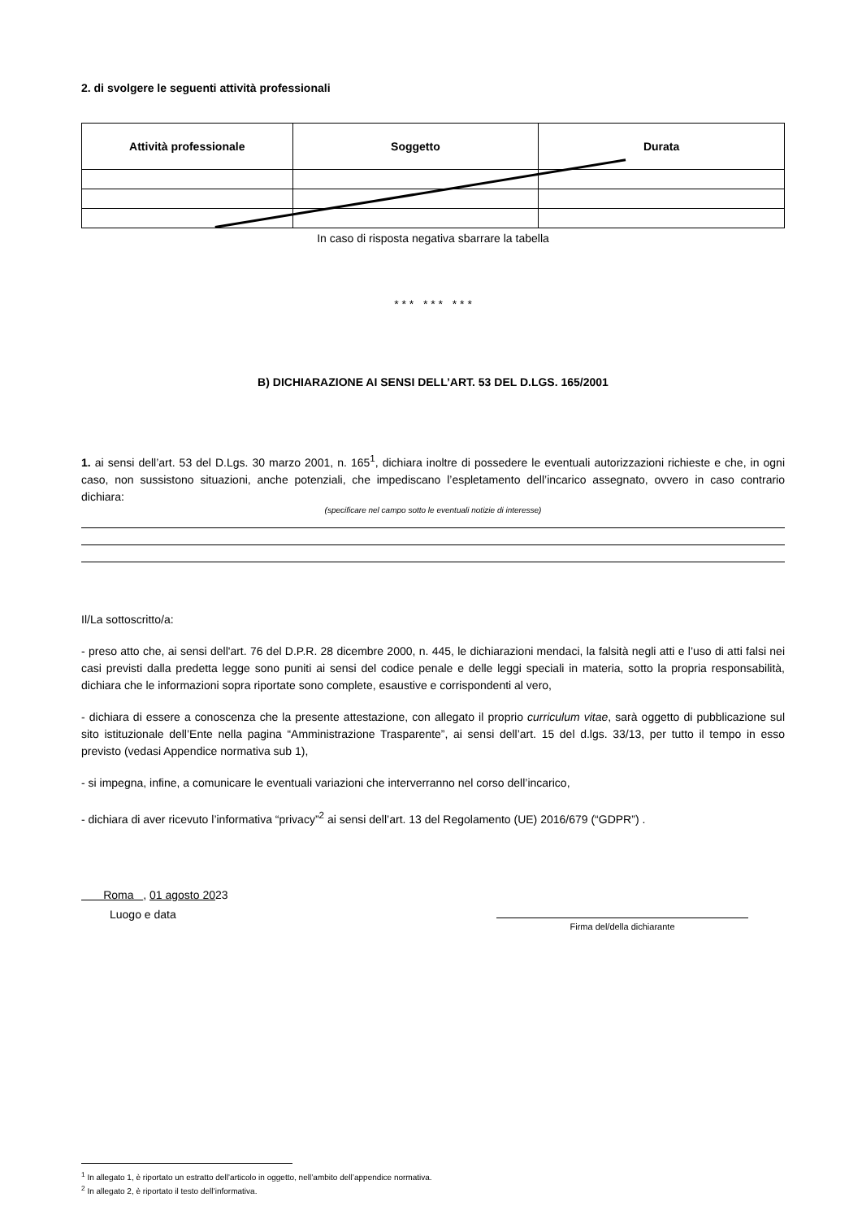2. di svolgere le seguenti attività professionali
| Attività professionale | Soggetto | Durata |
| --- | --- | --- |
In caso di risposta negativa sbarrare la tabella
* * * * * * * * *
B) DICHIARAZIONE AI SENSI DELL’ART. 53 DEL D.LGS. 165/2001
1. ai sensi dell’art. 53 del D.Lgs. 30 marzo 2001, n. 165<sup>1</sup>, dichiara inoltre di possedere le eventuali autorizzazioni richieste e che, in ogni caso, non sussistono situazioni, anche potenziali, che impediscano l’espletamento dell’incarico assegnato, ovvero in caso contrario dichiara:
(specificare nel campo sotto le eventuali notizie di interesse)
Il/La sottoscritto/a:
- preso atto che, ai sensi dell'art. 76 del D.P.R. 28 dicembre 2000, n. 445, le dichiarazioni mendaci, la falsità negli atti e l’uso di atti falsi nei casi previsti dalla predetta legge sono puniti ai sensi del codice penale e delle leggi speciali in materia, sotto la propria responsabilità, dichiara che le informazioni sopra riportate sono complete, esaustive e corrispondenti al vero,
- dichiara di essere a conoscenza che la presente attestazione, con allegato il proprio curriculum vitae, sarà oggetto di pubblicazione sul sito istituzionale dell’Ente nella pagina “Amministrazione Trasparente”, ai sensi dell’art. 15 del d.lgs. 33/13, per tutto il tempo in esso previsto (vedasi Appendice normativa sub 1),
- si impegna, infine, a comunicare le eventuali variazioni che interverranno nel corso dell’incarico,
- dichiara di aver ricevuto l’informativa “privacy”<sup>2</sup> ai sensi dell’art. 13 del Regolamento (UE) 2016/679 (“GDPR”) .
Roma , 01 agosto 2023
Luogo e data
Firma del/della dichiarante
<sup>1</sup> In allegato 1, è riportato un estratto dell’articolo in oggetto, nell’ambito dell’appendice normativa.
<sup>2</sup> In allegato 2, è riportato il testo dell’informativa.